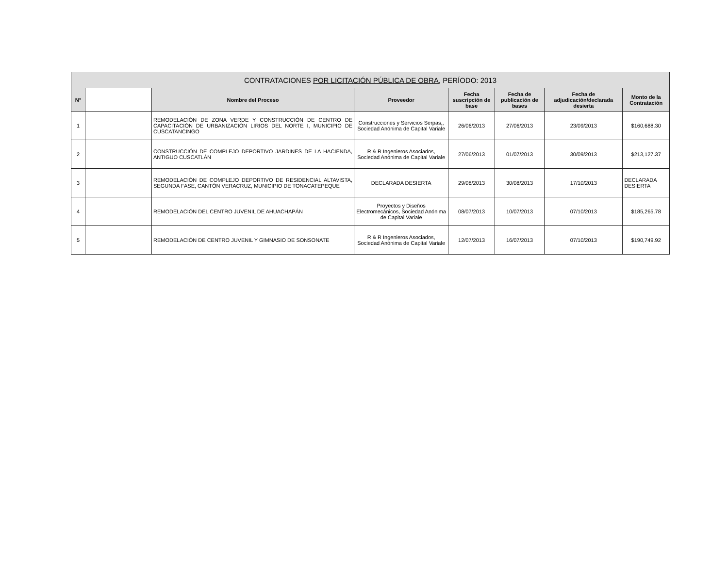| CONTRATACIONES POR LICITACIÓN PÚBLICA DE OBRA, PERÍODO: 2013 | | | | | | | |
| --- | --- | --- | --- | --- | --- | --- | --- |
| N° | | Nombre del Proceso | Proveedor | Fecha suscripción de base | Fecha de publicación de bases | Fecha de adjudicación/declarada desierta | Monto de la Contratación |
| 1 | | REMODELACIÓN DE ZONA VERDE Y CONSTRUCCIÓN DE CENTRO DE CAPACITACIÓN DE URBANIZACIÓN LIRIOS DEL NORTE I, MUNICIPIO DE CUSCATANCINGO | Construcciones y Servicios Serpas,, Sociedad Anónima de Capital Variale | 26/06/2013 | 27/06/2013 | 23/09/2013 | $160,688.30 |
| 2 | | CONSTRUCCIÓN DE COMPLEJO DEPORTIVO JARDINES DE LA HACIENDA, ANTIGUO CUSCATLÁN | R & R Ingenieros Asociados, Sociedad Anónima de Capital Variale | 27/06/2013 | 01/07/2013 | 30/09/2013 | $213,127.37 |
| 3 | | REMODELACIÓN DE COMPLEJO DEPORTIVO DE RESIDENCIAL ALTAVISTA, SEGUNDA FASE, CANTÓN VERACRUZ, MUNICIPIO DE TONACATEPEQUE | DECLARADA DESIERTA | 29/08/2013 | 30/08/2013 | 17/10/2013 | DECLARADA DESIERTA |
| 4 | | REMODELACIÓN DEL CENTRO JUVENIL DE AHUACHAPÁN | Proyectos y Diseños Electromecánicos, Sociedad Anónima de Capital Variale | 08/07/2013 | 10/07/2013 | 07/10/2013 | $185,265.78 |
| 5 | | REMODELACIÓN DE CENTRO JUVENIL Y GIMNASIO DE SONSONATE | R & R Ingenieros Asociados, Sociedad Anónima de Capital Variale | 12/07/2013 | 16/07/2013 | 07/10/2013 | $190,749.92 |